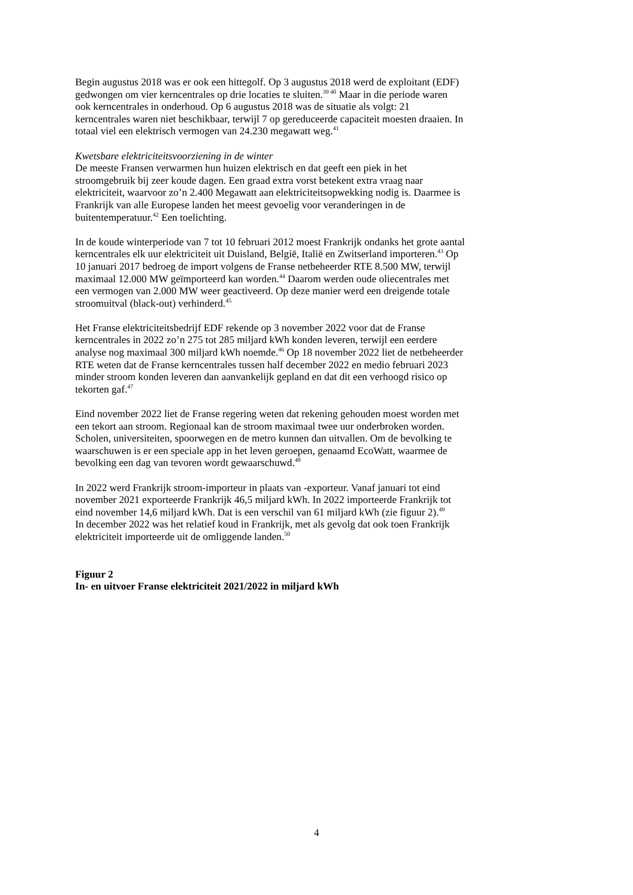Begin augustus 2018 was er ook een hittegolf. Op 3 augustus 2018 werd de exploitant (EDF)
gedwongen om vier kerncentrales op drie locaties te sluiten.<sup>39 40</sup> Maar in die periode waren
ook kerncentrales in onderhoud. Op 6 augustus 2018 was de situatie als volgt: 21
kerncentrales waren niet beschikbaar, terwijl 7 op gereduceerde capaciteit moesten draaien. In
totaal viel een elektrisch vermogen van 24.230 megawatt weg.<sup>41</sup>
Kwetsbare elektriciteitsvoorziening in de winter
De meeste Fransen verwarmen hun huizen elektrisch en dat geeft een piek in het
stroomgebruik bij zeer koude dagen. Een graad extra vorst betekent extra vraag naar
elektriciteit, waarvoor zo’n 2.400 Megawatt aan elektriciteitsopwekking nodig is. Daarmee is
Frankrijk van alle Europese landen het meest gevoelig voor veranderingen in de
buitentemperatuur.<sup>42</sup> Een toelichting.
In de koude winterperiode van 7 tot 10 februari 2012 moest Frankrijk ondanks het grote aantal
kerncentrales elk uur elektriciteit uit Duisland, België, Italië en Zwitserland importeren.<sup>43</sup> Op
10 januari 2017 bedroeg de import volgens de Franse netbeheerder RTE 8.500 MW, terwijl
maximaal 12.000 MW geïmporteerd kan worden.<sup>44</sup> Daarom werden oude oliecentrales met
een vermogen van 2.000 MW weer geactiveerd. Op deze manier werd een dreigende totale
stroomuitval (black-out) verhinderd.<sup>45</sup>
Het Franse elektriciteitsbedrijf EDF rekende op 3 november 2022 voor dat de Franse
kerncentrales in 2022 zo’n 275 tot 285 miljard kWh konden leveren, terwijl een eerdere
analyse nog maximaal 300 miljard kWh noemde.<sup>46</sup> Op 18 november 2022 liet de netbeheerder
RTE weten dat de Franse kerncentrales tussen half december 2022 en medio februari 2023
minder stroom konden leveren dan aanvankelijk gepland en dat dit een verhoogd risico op
tekorten gaf.<sup>47</sup>
Eind november 2022 liet de Franse regering weten dat rekening gehouden moest worden met
een tekort aan stroom. Regionaal kan de stroom maximaal twee uur onderbroken worden.
Scholen, universiteiten, spoorwegen en de metro kunnen dan uitvallen. Om de bevolking te
waarschuwen is er een speciale app in het leven geroepen, genaamd EcoWatt, waarmee de
bevolking een dag van tevoren wordt gewaarschuwd.<sup>48</sup>
In 2022 werd Frankrijk stroom-importeur in plaats van -exporteur. Vanaf januari tot eind
november 2021 exporteerde Frankrijk 46,5 miljard kWh. In 2022 importeerde Frankrijk tot
eind november 14,6 miljard kWh. Dat is een verschil van 61 miljard kWh (zie figuur 2).<sup>49</sup>
In december 2022 was het relatief koud in Frankrijk, met als gevolg dat ook toen Frankrijk
elektriciteit importeerde uit de omliggende landen.<sup>50</sup>
Figuur 2
In- en uitvoer Franse elektriciteit 2021/2022 in miljard kWh
4